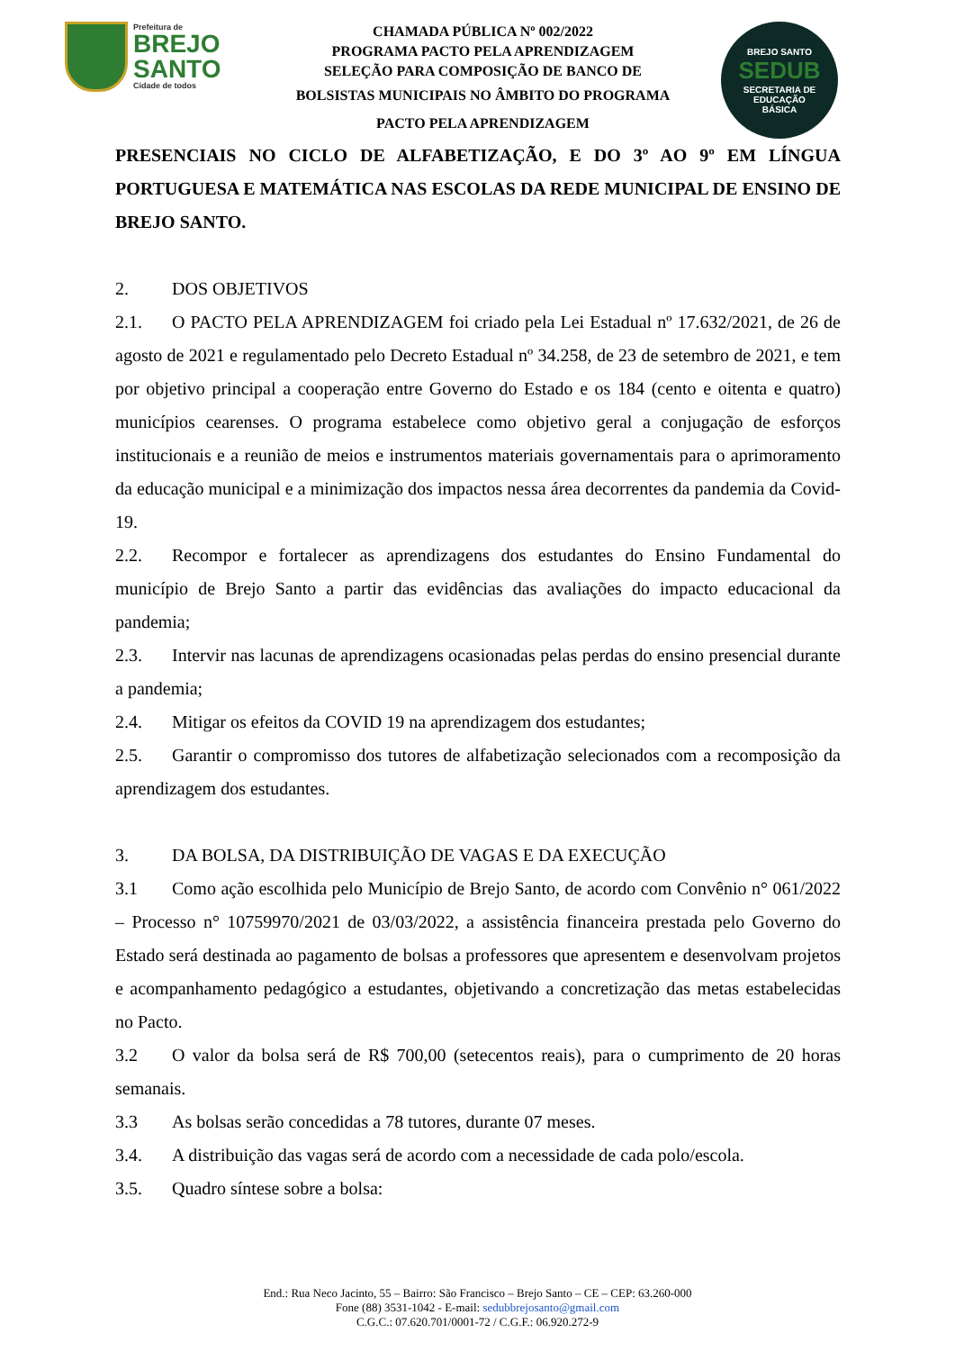Prefeitura de
BREJO
SANTO
Cidade de todos
CHAMADA PÚBLICA Nº 002/2022
PROGRAMA PACTO PELA APRENDIZAGEM
SELEÇÃO PARA COMPOSIÇÃO DE BANCO DE
BOLSISTAS MUNICIPAIS NO ÂMBITO DO PROGRAMA
PACTO PELA APRENDIZAGEM
BREJO SANTO
SEDUB
SECRETARIA DE
EDUCAÇÃO
BÁSICA
PRESENCIAIS NO CICLO DE ALFABETIZAÇÃO, E DO 3º AO 9º EM LÍNGUA PORTUGUESA E MATEMÁTICA NAS ESCOLAS DA REDE MUNICIPAL DE ENSINO DE BREJO SANTO.
2. DOS OBJETIVOS
2.1. O PACTO PELA APRENDIZAGEM foi criado pela Lei Estadual nº 17.632/2021, de 26 de agosto de 2021 e regulamentado pelo Decreto Estadual nº 34.258, de 23 de setembro de 2021, e tem por objetivo principal a cooperação entre Governo do Estado e os 184 (cento e oitenta e quatro) municípios cearenses. O programa estabelece como objetivo geral a conjugação de esforços institucionais e a reunião de meios e instrumentos materiais governamentais para o aprimoramento da educação municipal e a minimização dos impactos nessa área decorrentes da pandemia da Covid-19.
2.2. Recompor e fortalecer as aprendizagens dos estudantes do Ensino Fundamental do município de Brejo Santo a partir das evidências das avaliações do impacto educacional da pandemia;
2.3. Intervir nas lacunas de aprendizagens ocasionadas pelas perdas do ensino presencial durante a pandemia;
2.4. Mitigar os efeitos da COVID 19 na aprendizagem dos estudantes;
2.5. Garantir o compromisso dos tutores de alfabetização selecionados com a recomposição da aprendizagem dos estudantes.
3. DA BOLSA, DA DISTRIBUIÇÃO DE VAGAS E DA EXECUÇÃO
3.1 Como ação escolhida pelo Município de Brejo Santo, de acordo com Convênio n° 061/2022 – Processo n° 10759970/2021 de 03/03/2022, a assistência financeira prestada pelo Governo do Estado será destinada ao pagamento de bolsas a professores que apresentem e desenvolvam projetos e acompanhamento pedagógico a estudantes, objetivando a concretização das metas estabelecidas no Pacto.
3.2 O valor da bolsa será de R$ 700,00 (setecentos reais), para o cumprimento de 20 horas semanais.
3.3 As bolsas serão concedidas a 78 tutores, durante 07 meses.
3.4. A distribuição das vagas será de acordo com a necessidade de cada polo/escola.
3.5. Quadro síntese sobre a bolsa:
End.: Rua Neco Jacinto, 55 – Bairro: São Francisco – Brejo Santo – CE – CEP: 63.260-000
Fone (88) 3531-1042 - E-mail: sedubbrejosanto@gmail.com
C.G.C.: 07.620.701/0001-72 / C.G.F.: 06.920.272-9